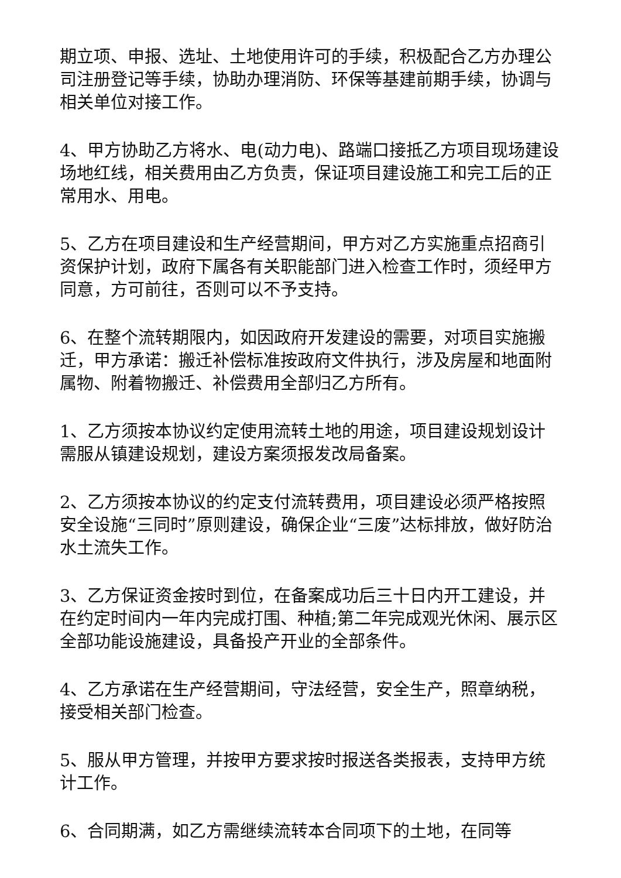期立项、申报、选址、土地使用许可的手续，积极配合乙方办理公司注册登记等手续，协助办理消防、环保等基建前期手续，协调与相关单位对接工作。
4、甲方协助乙方将水、电(动力电)、路端口接抵乙方项目现场建设场地红线，相关费用由乙方负责，保证项目建设施工和完工后的正常用水、用电。
5、乙方在项目建设和生产经营期间，甲方对乙方实施重点招商引资保护计划，政府下属各有关职能部门进入检查工作时，须经甲方同意，方可前往，否则可以不予支持。
6、在整个流转期限内，如因政府开发建设的需要，对项目实施搬迁，甲方承诺：搬迁补偿标准按政府文件执行，涉及房屋和地面附属物、附着物搬迁、补偿费用全部归乙方所有。
1、乙方须按本协议约定使用流转土地的用途，项目建设规划设计需服从镇建设规划，建设方案须报发改局备案。
2、乙方须按本协议的约定支付流转费用，项目建设必须严格按照安全设施“三同时”原则建设，确保企业“三废”达标排放，做好防治水土流失工作。
3、乙方保证资金按时到位，在备案成功后三十日内开工建设，并在约定时间内一年内完成打围、种植;第二年完成观光休闲、展示区全部功能设施建设，具备投产开业的全部条件。
4、乙方承诺在生产经营期间，守法经营，安全生产，照章纳税，接受相关部门检查。
5、服从甲方管理，并按甲方要求按时报送各类报表，支持甲方统计工作。
6、合同期满，如乙方需继续流转本合同项下的土地，在同等